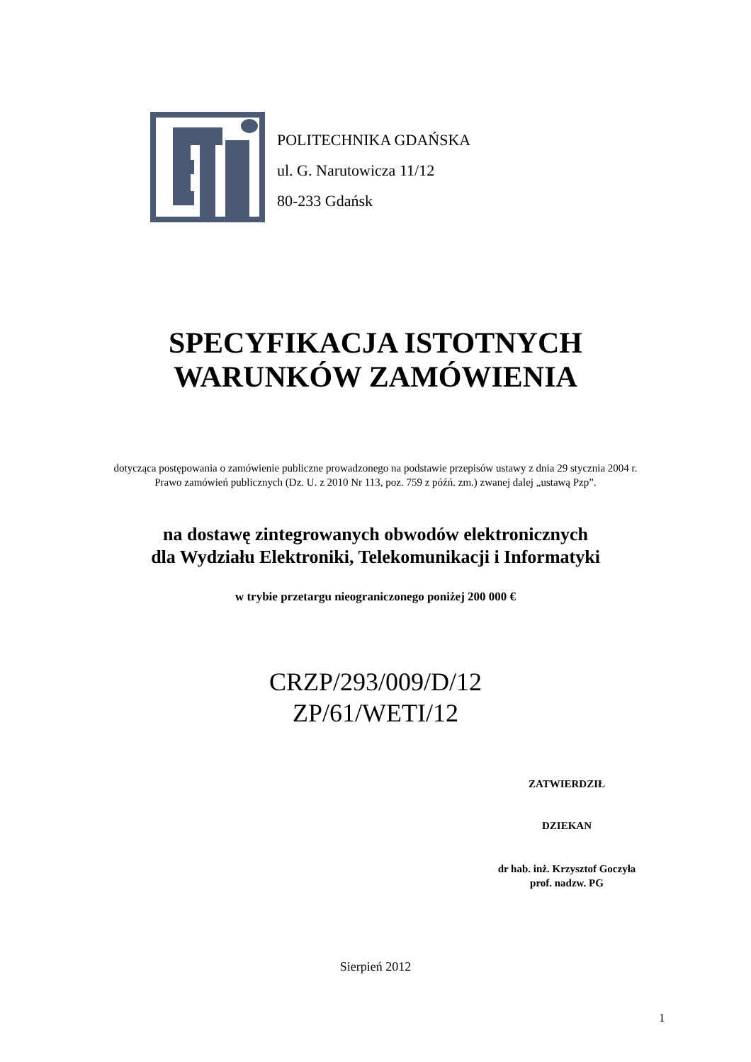POLITECHNIKA GDAŃSKA
ul. G. Narutowicza 11/12
80-233 Gdańsk
SPECYFIKACJA ISTOTNYCH
WARUNKÓW ZAMÓWIENIA
dotycząca postępowania o zamówienie publiczne prowadzonego na podstawie przepisów ustawy z dnia 29 stycznia 2004 r. Prawo zamówień publicznych (Dz. U. z 2010 Nr 113, poz. 759 z późń. zm.) zwanej dalej „ustawą Pzp”.
na dostawę zintegrowanych obwodów elektronicznych
dla Wydziału Elektroniki, Telekomunikacji i Informatyki
w trybie przetargu nieograniczonego poniżej 200 000 €
CRZP/293/009/D/12
ZP/61/WETI/12
ZATWIERDZIŁ
DZIEKAN
dr hab. inż. Krzysztof Goczyła
prof. nadzw. PG
Sierpień 2012
1